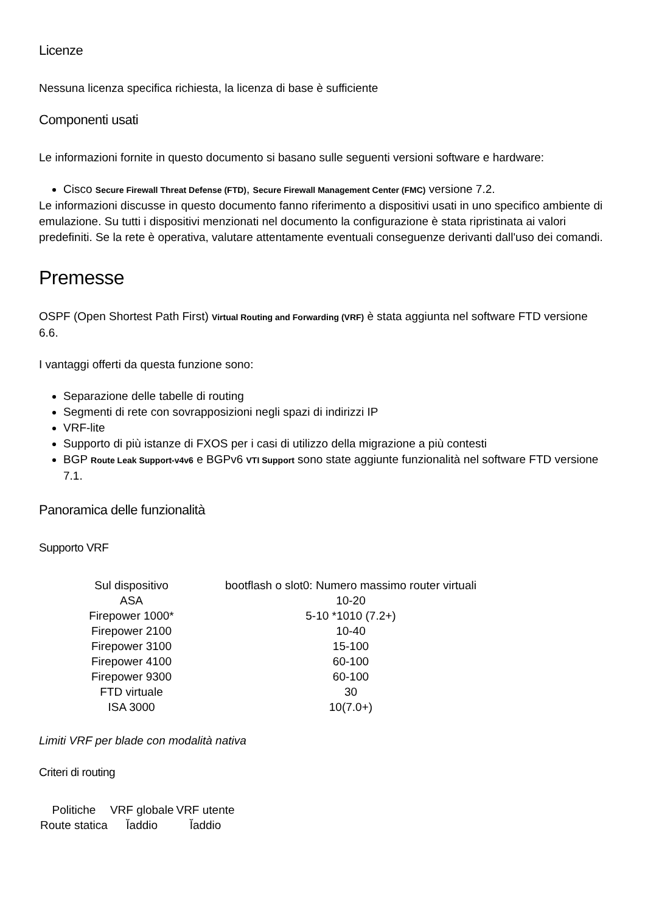Licenze
Nessuna licenza specifica richiesta, la licenza di base è sufficiente
Componenti usati
Le informazioni fornite in questo documento si basano sulle seguenti versioni software e hardware:
Cisco Secure Firewall Threat Defense (FTD), Secure Firewall Management Center (FMC) versione 7.2.
Le informazioni discusse in questo documento fanno riferimento a dispositivi usati in uno specifico ambiente di emulazione. Su tutti i dispositivi menzionati nel documento la configurazione è stata ripristinata ai valori predefiniti. Se la rete è operativa, valutare attentamente eventuali conseguenze derivanti dall'uso dei comandi.
Premesse
OSPF (Open Shortest Path First) Virtual Routing and Forwarding (VRF) è stata aggiunta nel software FTD versione 6.6.
I vantaggi offerti da questa funzione sono:
Separazione delle tabelle di routing
Segmenti di rete con sovrapposizioni negli spazi di indirizzi IP
VRF-lite
Supporto di più istanze di FXOS per i casi di utilizzo della migrazione a più contesti
BGP Route Leak Support-v4v6 e BGPv6 VTI Support sono state aggiunte funzionalità nel software FTD versione 7.1.
Panoramica delle funzionalità
Supporto VRF
| Sul dispositivo | bootflash o slot0: Numero massimo router virtuali |
| ASA | 10-20 |
| Firepower 1000* | 5-10 *1010 (7.2+) |
| Firepower 2100 | 10-40 |
| Firepower 3100 | 15-100 |
| Firepower 4100 | 60-100 |
| Firepower 9300 | 60-100 |
| FTD virtuale | 30 |
| ISA 3000 | 10(7.0+) |
Limiti VRF per blade con modalità nativa
Criteri di routing
| Politiche | VRF globale | VRF utente |
| Route statica | Ĭaddio | Ĭaddio |